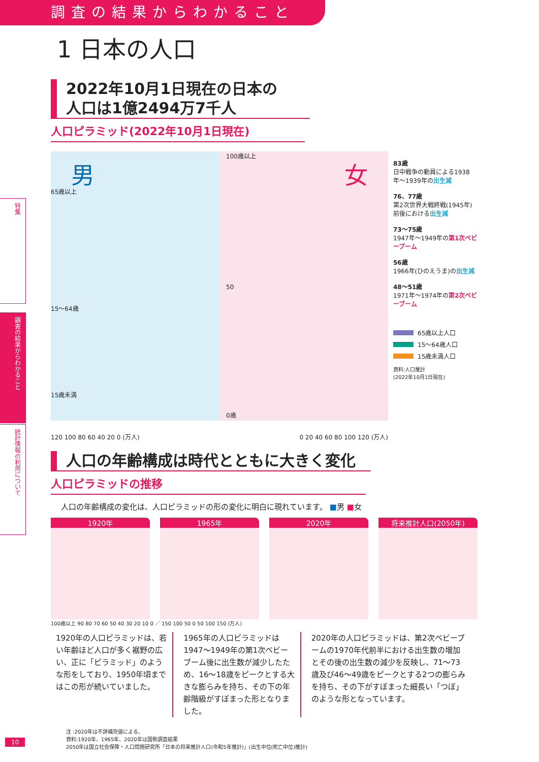調査の結果からわかること
1 日本の人口
特集
調査の結果からわかること
統計情報の利用について
2022年10月1日現在の日本の
人口は1億2494万7千人
人口ピラミッド(2022年10月1日現在)
男 女
65歳以上
15〜64歳
15歳未満
100歳以上
50
0歳
120 100 80 60 40 20 0 (万人) 0 20 40 60 80 100 120 (万人)
83歳
日中戦争の動員による1938年〜1939年の出生減
76、77歳
第2次世界大戦終戦(1945年)前後における出生減
73〜75歳
1947年〜1949年の第1次ベビーブーム
56歳
1966年(ひのえうま)の出生減
48〜51歳
1971年〜1974年の第2次ベビーブーム
65歳以上人口
15〜64歳人口
15歳未満人口
資料:人口推計
(2022年10月1日現在)
人口の年齢構成は時代とともに大きく変化
人口ピラミッドの推移
人口の年齢構成の変化は、人口ピラミッドの形の変化に明白に現れています。 ■男 ■女
1920年 1965年 2020年 将来推計人口(2050年)
100歳以上 90 80 70 60 50 40 30 20 10 0 ／ 150 100 50 0 50 100 150 (万人)
1920年の人口ピラミッドは、若い年齢ほど人口が多く裾野の広い、正に「ピラミッド」のような形をしており、1950年頃まではこの形が続いていました。
1965年の人口ピラミッドは1947〜1949年の第1次ベビーブーム後に出生数が減少したため、16〜18歳をピークとする大きな膨らみを持ち、その下の年齢階級がすぼまった形となりました。
2020年の人口ピラミッドは、第2次ベビーブームの1970年代前半における出生数の増加とその後の出生数の減少を反映し、71〜73歳及び46〜49歳をピークとする2つの膨らみを持ち、その下がすぼまった細長い「つぼ」のような形となっています。
注 :2020年は不詳補完値による。
資料:1920年、1965年、2020年は国勢調査結果
2050年は国立社会保障・人口問題研究所「日本の将来推計人口(令和5年推計)」(出生中位(死亡中位)推計)
10